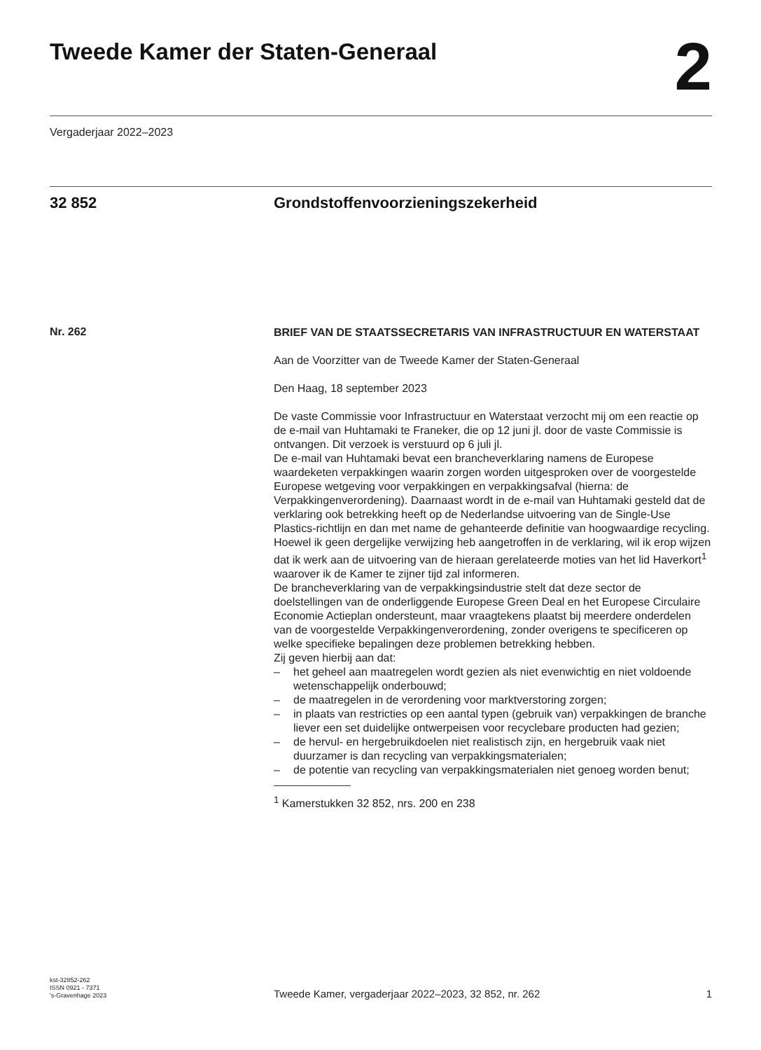Tweede Kamer der Staten-Generaal
2
Vergaderjaar 2022–2023
32 852 Grondstoffenvoorzieningszekerheid
Nr. 262
BRIEF VAN DE STAATSSECRETARIS VAN INFRASTRUCTUUR EN WATERSTAAT
Aan de Voorzitter van de Tweede Kamer der Staten-Generaal
Den Haag, 18 september 2023
De vaste Commissie voor Infrastructuur en Waterstaat verzocht mij om een reactie op de e-mail van Huhtamaki te Franeker, die op 12 juni jl. door de vaste Commissie is ontvangen. Dit verzoek is verstuurd op 6 juli jl.
De e-mail van Huhtamaki bevat een brancheverklaring namens de Europese waardeketen verpakkingen waarin zorgen worden uitgesproken over de voorgestelde Europese wetgeving voor verpakkingen en verpakkingsafval (hierna: de Verpakkingenverordening). Daarnaast wordt in de e-mail van Huhtamaki gesteld dat de verklaring ook betrekking heeft op de Nederlandse uitvoering van de Single-Use Plastics-richtlijn en dan met name de gehanteerde definitie van hoogwaardige recycling. Hoewel ik geen dergelijke verwijzing heb aangetroffen in de verklaring, wil ik erop wijzen dat ik werk aan de uitvoering van de hieraan gerelateerde moties van het lid Haverkort<sup>1</sup> waarover ik de Kamer te zijner tijd zal informeren.
De brancheverklaring van de verpakkingsindustrie stelt dat deze sector de doelstellingen van de onderliggende Europese Green Deal en het Europese Circulaire Economie Actieplan ondersteunt, maar vraagtekens plaatst bij meerdere onderdelen van de voorgestelde Verpakkingenverordening, zonder overigens te specificeren op welke specifieke bepalingen deze problemen betrekking hebben.
Zij geven hierbij aan dat:
– het geheel aan maatregelen wordt gezien als niet evenwichtig en niet voldoende wetenschappelijk onderbouwd;
– de maatregelen in de verordening voor marktverstoring zorgen;
– in plaats van restricties op een aantal typen (gebruik van) verpakkingen de branche liever een set duidelijke ontwerpeisen voor recyclebare producten had gezien;
– de hervul- en hergebruikdoelen niet realistisch zijn, en hergebruik vaak niet duurzamer is dan recycling van verpakkingsmaterialen;
– de potentie van recycling van verpakkingsmaterialen niet genoeg worden benut;
<sup>1</sup> Kamerstukken 32 852, nrs. 200 en 238
kst-32852-262
ISSN 0921 - 7371
's-Gravenhage 2023
Tweede Kamer, vergaderjaar 2022–2023, 32 852, nr. 262
1